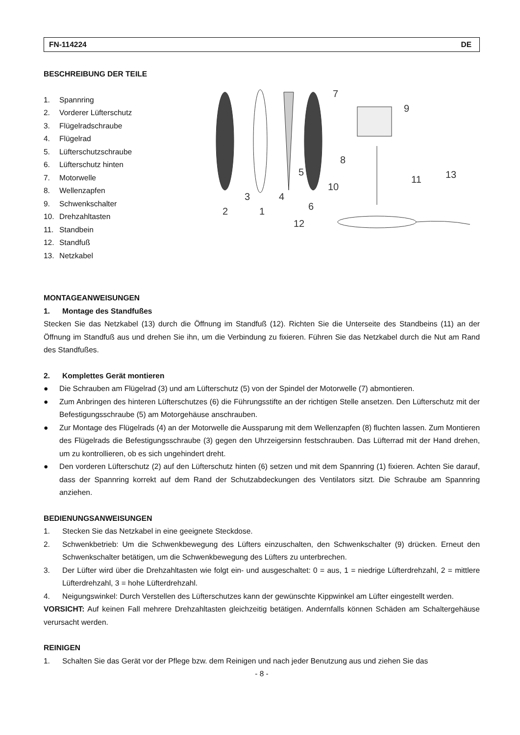FN-114224 DE
BESCHREIBUNG DER TEILE
1. Spannring
2. Vorderer Lüfterschutz
3. Flügelradschraube
4. Flügelrad
5. Lüfterschutzschraube
6. Lüfterschutz hinten
7. Motorwelle
8. Wellenzapfen
9. Schwenkschalter
10. Drehzahltasten
11. Standbein
12. Standfuß
13. Netzkabel
2
3
1
4
5
6
7
8
9
10
11
12
13
MONTAGEANWEISUNGEN
1. Montage des Standfußes
Stecken Sie das Netzkabel (13) durch die Öffnung im Standfuß (12). Richten Sie die Unterseite des Standbeins (11) an der Öffnung im Standfuß aus und drehen Sie ihn, um die Verbindung zu fixieren. Führen Sie das Netzkabel durch die Nut am Rand des Standfußes.
2. Komplettes Gerät montieren
● Die Schrauben am Flügelrad (3) und am Lüfterschutz (5) von der Spindel der Motorwelle (7) abmontieren.
● Zum Anbringen des hinteren Lüfterschutzes (6) die Führungsstifte an der richtigen Stelle ansetzen. Den Lüfterschutz mit der Befestigungsschraube (5) am Motorgehäuse anschrauben.
● Zur Montage des Flügelrads (4) an der Motorwelle die Aussparung mit dem Wellenzapfen (8) fluchten lassen. Zum Montieren des Flügelrads die Befestigungsschraube (3) gegen den Uhrzeigersinn festschrauben. Das Lüfterrad mit der Hand drehen, um zu kontrollieren, ob es sich ungehindert dreht.
● Den vorderen Lüfterschutz (2) auf den Lüfterschutz hinten (6) setzen und mit dem Spannring (1) fixieren. Achten Sie darauf, dass der Spannring korrekt auf dem Rand der Schutzabdeckungen des Ventilators sitzt. Die Schraube am Spannring anziehen.
BEDIENUNGSANWEISUNGEN
1. Stecken Sie das Netzkabel in eine geeignete Steckdose.
2. Schwenkbetrieb: Um die Schwenkbewegung des Lüfters einzuschalten, den Schwenkschalter (9) drücken. Erneut den Schwenkschalter betätigen, um die Schwenkbewegung des Lüfters zu unterbrechen.
3. Der Lüfter wird über die Drehzahltasten wie folgt ein- und ausgeschaltet: 0 = aus, 1 = niedrige Lüfterdrehzahl, 2 = mittlere Lüfterdrehzahl, 3 = hohe Lüfterdrehzahl.
4. Neigungswinkel: Durch Verstellen des Lüfterschutzes kann der gewünschte Kippwinkel am Lüfter eingestellt werden.
VORSICHT: Auf keinen Fall mehrere Drehzahltasten gleichzeitig betätigen. Andernfalls können Schäden am Schaltergehäuse verursacht werden.
REINIGEN
1. Schalten Sie das Gerät vor der Pflege bzw. dem Reinigen und nach jeder Benutzung aus und ziehen Sie das
- 8 -